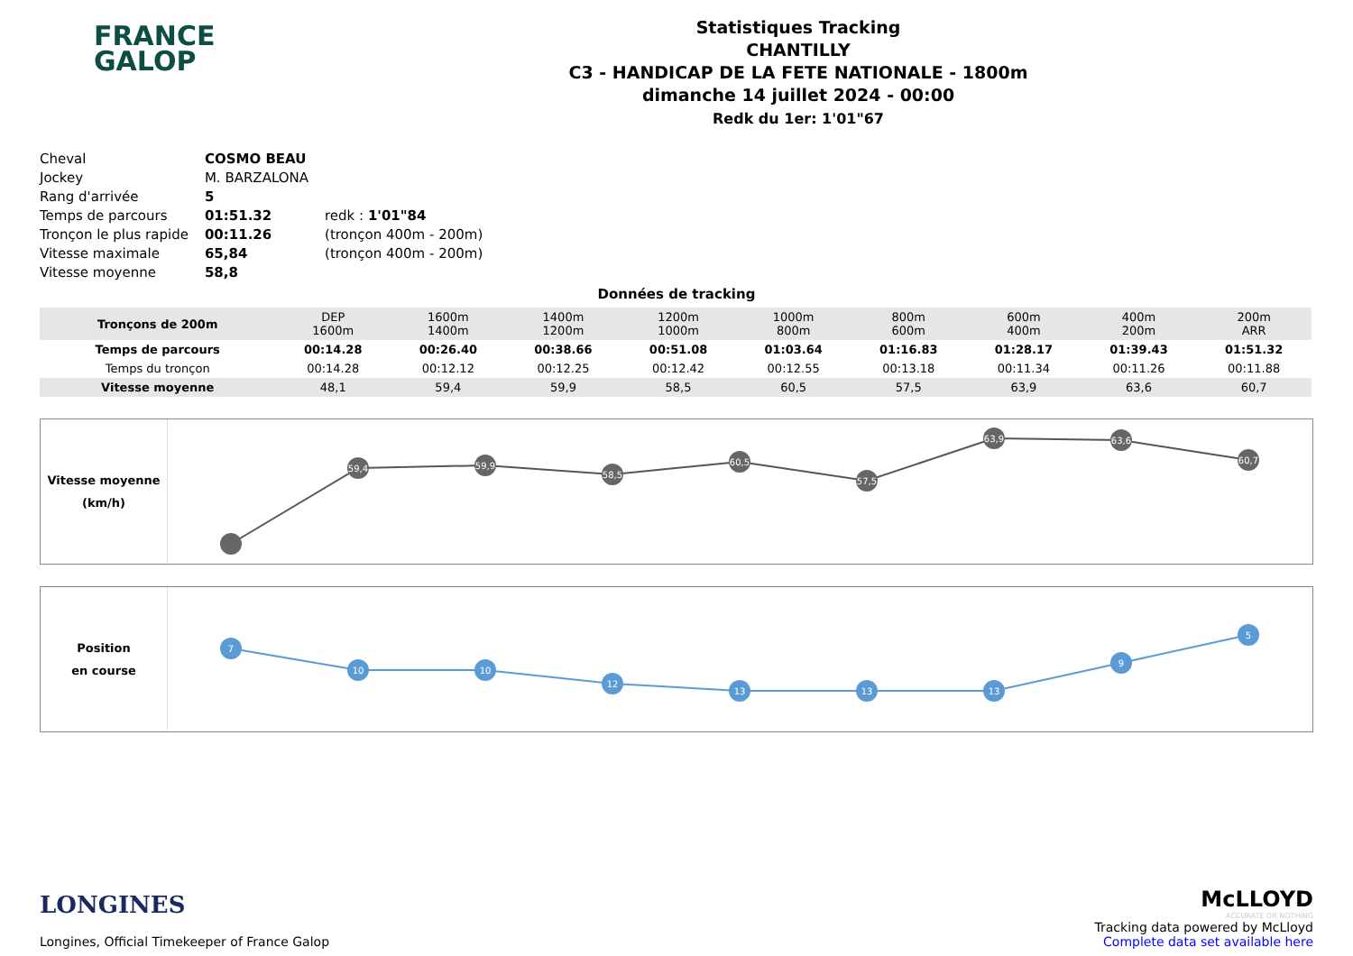FRANCE
GALOP
Statistiques Tracking
CHANTILLY
C3 - HANDICAP DE LA FETE NATIONALE - 1800m
dimanche 14 juillet 2024 - 00:00
Redk du 1er: 1'01"67
| Cheval | COSMO BEAU | |
| Jockey | M. BARZALONA | |
| Rang d'arrivée | 5 | |
| Temps de parcours | 01:51.32 | redk : 1'01"84 |
| Tronçon le plus rapide | 00:11.26 | (tronçon 400m - 200m) |
| Vitesse maximale | 65,84 | (tronçon 400m - 200m) |
| Vitesse moyenne | 58,8 | |
Données de tracking
| Tronçons de 200m | DEP 1600m | 1600m 1400m | 1400m 1200m | 1200m 1000m | 1000m 800m | 800m 600m | 600m 400m | 400m 200m | 200m ARR |
| Temps de parcours | 00:14.28 | 00:26.40 | 00:38.66 | 00:51.08 | 01:03.64 | 01:16.83 | 01:28.17 | 01:39.43 | 01:51.32 |
| Temps du tronçon | 00:14.28 | 00:12.12 | 00:12.25 | 00:12.42 | 00:12.55 | 00:13.18 | 00:11.34 | 00:11.26 | 00:11.88 |
| Vitesse moyenne | 48,1 | 59,4 | 59,9 | 58,5 | 60,5 | 57,5 | 63,9 | 63,6 | 60,7 |
Vitesse moyenne
(km/h)
59,4
59,9
58,5
60,5
57,5
63,9
63,6
60,7
Position
en course
7
10
10
12
13
13
13
9
5
LONGINES
Longines, Official Timekeeper of France Galop
McLLOYD
ACCURATE OR NOTHING
Tracking data powered by McLloyd
Complete data set available here